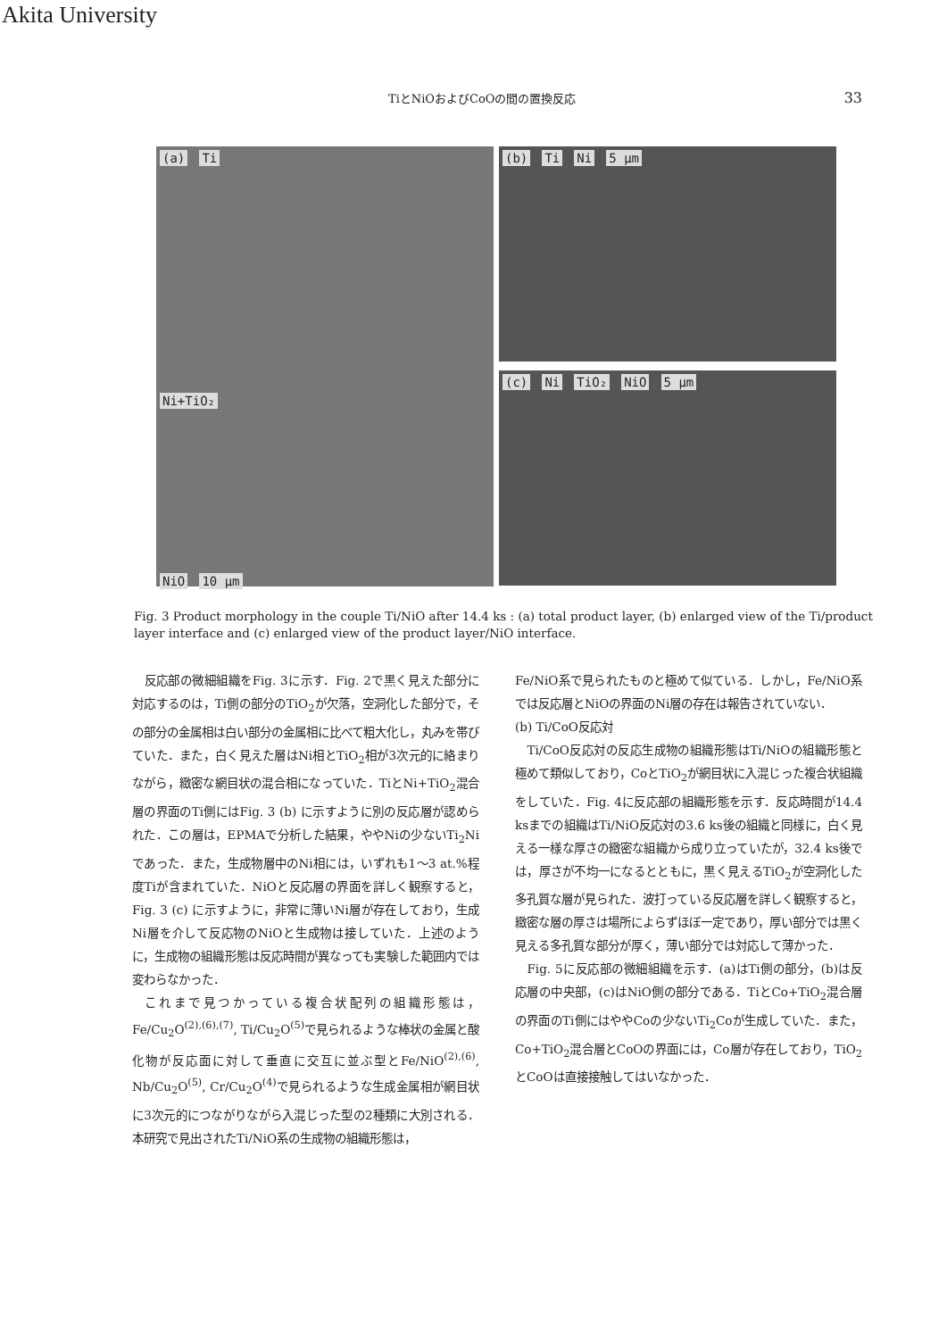Akita University
TiとNiOおよびCoOの間の置換反応 33
(a) Ti
Ni+TiO₂
NiO 10 μm
(b) Ti Ni 5 μm
(c) Ni TiO₂ NiO 5 μm
Fig. 3 Product morphology in the couple Ti/NiO after 14.4 ks : (a) total product layer, (b) enlarged view of the Ti/product layer interface and (c) enlarged view of the product layer/NiO interface.
反応部の微細組織をFig. 3に示す．Fig. 2で黒く見えた部分に対応するのは，Ti側の部分のTiO<sub>2</sub>が欠落，空洞化した部分で，その部分の金属相は白い部分の金属相に比べて粗大化し，丸みを帯びていた．また，白く見えた層はNi相とTiO<sub>2</sub>相が3次元的に絡まりながら，緻密な網目状の混合相になっていた．TiとNi+TiO<sub>2</sub>混合層の界面のTi側にはFig. 3 (b) に示すように別の反応層が認められた．この層は，EPMAで分析した結果，ややNiの少ないTi<sub>2</sub>Niであった．また，生成物層中のNi相には，いずれも1〜3 at.%程度Tiが含まれていた．NiOと反応層の界面を詳しく観察すると，Fig. 3 (c) に示すように，非常に薄いNi層が存在しており，生成Ni層を介して反応物のNiOと生成物は接していた．上述のように，生成物の組織形態は反応時間が異なっても実験した範囲内では変わらなかった．
これまで見つかっている複合状配列の組織形態は，Fe/Cu<sub>2</sub>O<sup>(2),(6),(7)</sup>, Ti/Cu<sub>2</sub>O<sup>(5)</sup>で見られるような棒状の金属と酸化物が反応面に対して垂直に交互に並ぶ型とFe/NiO<sup>(2),(6)</sup>, Nb/Cu<sub>2</sub>O<sup>(5)</sup>, Cr/Cu<sub>2</sub>O<sup>(4)</sup>で見られるような生成金属相が網目状に3次元的につながりながら入混じった型の2種類に大別される．本研究で見出されたTi/NiO系の生成物の組織形態は，
Fe/NiO系で見られたものと極めて似ている．しかし，Fe/NiO系では反応層とNiOの界面のNi層の存在は報告されていない．
(b) Ti/CoO反応対
Ti/CoO反応対の反応生成物の組織形態はTi/NiOの組織形態と極めて類似しており，CoとTiO<sub>2</sub>が網目状に入混じった複合状組織をしていた．Fig. 4に反応部の組織形態を示す．反応時間が14.4 ksまでの組織はTi/NiO反応対の3.6 ks後の組織と同様に，白く見える一様な厚さの緻密な組織から成り立っていたが，32.4 ks後では，厚さが不均一になるとともに，黒く見えるTiO<sub>2</sub>が空洞化した多孔質な層が見られた．波打っている反応層を詳しく観察すると，緻密な層の厚さは場所によらずほぼ一定であり，厚い部分では黒く見える多孔質な部分が厚く，薄い部分では対応して薄かった．
Fig. 5に反応部の微細組織を示す．(a)はTi側の部分，(b)は反応層の中央部，(c)はNiO側の部分である．TiとCo+TiO<sub>2</sub>混合層の界面のTi側にはややCoの少ないTi<sub>2</sub>Coが生成していた．また，Co+TiO<sub>2</sub>混合層とCoOの界面には，Co層が存在しており，TiO<sub>2</sub>とCoOは直接接触してはいなかった．